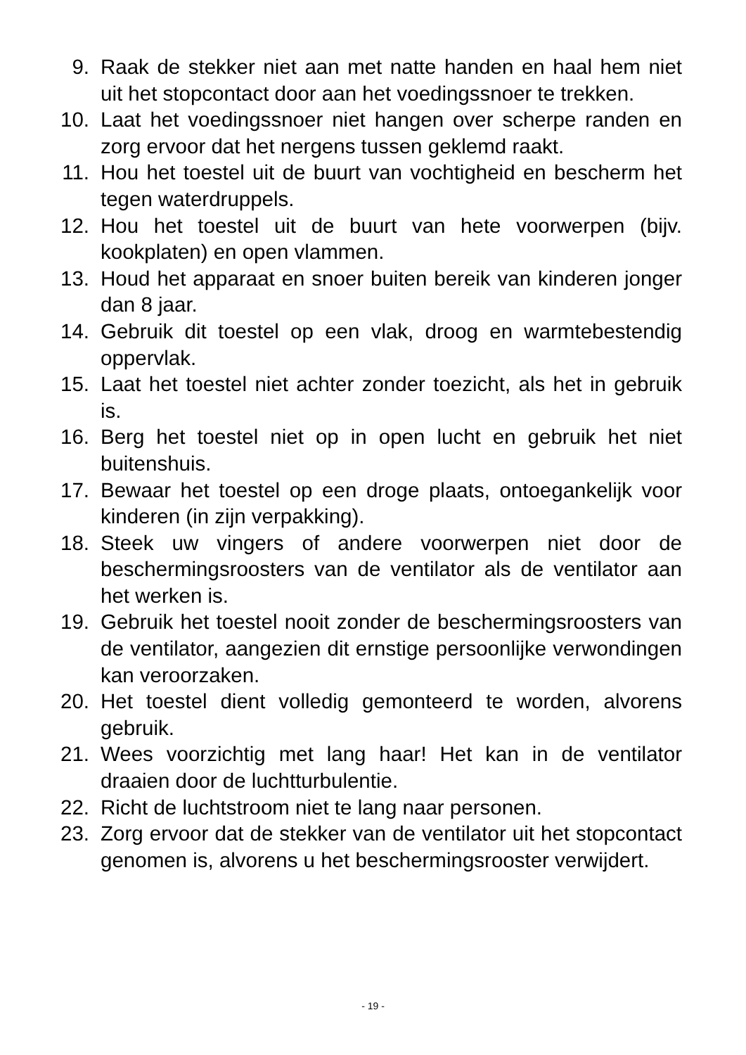9. Raak de stekker niet aan met natte handen en haal hem niet uit het stopcontact door aan het voedingssnoer te trekken.
10. Laat het voedingssnoer niet hangen over scherpe randen en zorg ervoor dat het nergens tussen geklemd raakt.
11. Hou het toestel uit de buurt van vochtigheid en bescherm het tegen waterdruppels.
12. Hou het toestel uit de buurt van hete voorwerpen (bijv. kookplaten) en open vlammen.
13. Houd het apparaat en snoer buiten bereik van kinderen jonger dan 8 jaar.
14. Gebruik dit toestel op een vlak, droog en warmtebestendig oppervlak.
15. Laat het toestel niet achter zonder toezicht, als het in gebruik is.
16. Berg het toestel niet op in open lucht en gebruik het niet buitenshuis.
17. Bewaar het toestel op een droge plaats, ontoegankelijk voor kinderen (in zijn verpakking).
18. Steek uw vingers of andere voorwerpen niet door de beschermingsroosters van de ventilator als de ventilator aan het werken is.
19. Gebruik het toestel nooit zonder de beschermingsroosters van de ventilator, aangezien dit ernstige persoonlijke verwondingen kan veroorzaken.
20. Het toestel dient volledig gemonteerd te worden, alvorens gebruik.
21. Wees voorzichtig met lang haar! Het kan in de ventilator draaien door de luchtturbulentie.
22. Richt de luchtstroom niet te lang naar personen.
23. Zorg ervoor dat de stekker van de ventilator uit het stopcontact genomen is, alvorens u het beschermingsrooster verwijdert.
- 19 -